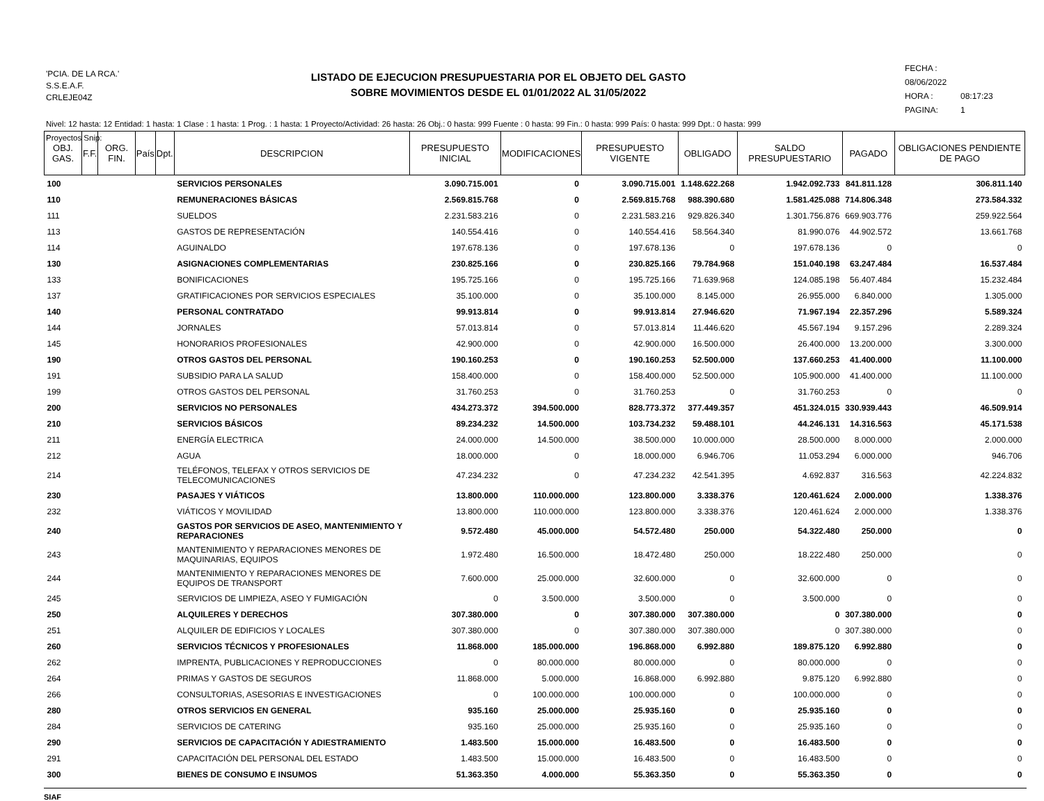'PCIA. DE LA RCA.'
S.S.E.A.F.
CRLEJE04Z
LISTADO DE EJECUCION PRESUPUESTARIA POR EL OBJETO DEL GASTO
SOBRE MOVIMIENTOS DESDE EL 01/01/2022 AL 31/05/2022
FECHA : 08/06/2022
HORA : 08:17:23
PAGINA: 1
Nivel: 12 hasta: 12 Entidad: 1 hasta: 1 Clase : 1 hasta: 1 Prog. : 1 hasta: 1 Proyecto/Actividad: 26 hasta: 26 Obj.: 0 hasta: 999 Fuente : 0 hasta: 99 Fin.: 0 hasta: 999 País: 0 hasta: 999 Dpt.: 0 hasta: 999
Proyectos Snip:
| OBJ. GAS. | F.F. | ORG. FIN. | País | Dpt. | DESCRIPCION | PRESUPUESTO INICIAL | MODIFICACIONES | PRESUPUESTO VIGENTE | OBLIGADO | SALDO PRESUPUESTARIO | PAGADO | OBLIGACIONES PENDIENTE DE PAGO |
| --- | --- | --- | --- | --- | --- | --- | --- | --- | --- | --- | --- | --- |
| 100 | | | | | SERVICIOS PERSONALES | 3.090.715.001 | 0 | 3.090.715.001 | 1.148.622.268 | 1.942.092.733 | 841.811.128 | 306.811.140 |
| 110 | | | | | REMUNERACIONES BÁSICAS | 2.569.815.768 | 0 | 2.569.815.768 | 988.390.680 | 1.581.425.088 | 714.806.348 | 273.584.332 |
| 111 | | | | | SUELDOS | 2.231.583.216 | 0 | 2.231.583.216 | 929.826.340 | 1.301.756.876 | 669.903.776 | 259.922.564 |
| 113 | | | | | GASTOS DE REPRESENTACIÓN | 140.554.416 | 0 | 140.554.416 | 58.564.340 | 81.990.076 | 44.902.572 | 13.661.768 |
| 114 | | | | | AGUINALDO | 197.678.136 | 0 | 197.678.136 | 0 | 197.678.136 | 0 | 0 |
| 130 | | | | | ASIGNACIONES COMPLEMENTARIAS | 230.825.166 | 0 | 230.825.166 | 79.784.968 | 151.040.198 | 63.247.484 | 16.537.484 |
| 133 | | | | | BONIFICACIONES | 195.725.166 | 0 | 195.725.166 | 71.639.968 | 124.085.198 | 56.407.484 | 15.232.484 |
| 137 | | | | | GRATIFICACIONES POR SERVICIOS ESPECIALES | 35.100.000 | 0 | 35.100.000 | 8.145.000 | 26.955.000 | 6.840.000 | 1.305.000 |
| 140 | | | | | PERSONAL CONTRATADO | 99.913.814 | 0 | 99.913.814 | 27.946.620 | 71.967.194 | 22.357.296 | 5.589.324 |
| 144 | | | | | JORNALES | 57.013.814 | 0 | 57.013.814 | 11.446.620 | 45.567.194 | 9.157.296 | 2.289.324 |
| 145 | | | | | HONORARIOS PROFESIONALES | 42.900.000 | 0 | 42.900.000 | 16.500.000 | 26.400.000 | 13.200.000 | 3.300.000 |
| 190 | | | | | OTROS GASTOS DEL PERSONAL | 190.160.253 | 0 | 190.160.253 | 52.500.000 | 137.660.253 | 41.400.000 | 11.100.000 |
| 191 | | | | | SUBSIDIO PARA LA SALUD | 158.400.000 | 0 | 158.400.000 | 52.500.000 | 105.900.000 | 41.400.000 | 11.100.000 |
| 199 | | | | | OTROS GASTOS DEL PERSONAL | 31.760.253 | 0 | 31.760.253 | 0 | 31.760.253 | 0 | 0 |
| 200 | | | | | SERVICIOS NO PERSONALES | 434.273.372 | 394.500.000 | 828.773.372 | 377.449.357 | 451.324.015 | 330.939.443 | 46.509.914 |
| 210 | | | | | SERVICIOS BÁSICOS | 89.234.232 | 14.500.000 | 103.734.232 | 59.488.101 | 44.246.131 | 14.316.563 | 45.171.538 |
| 211 | | | | | ENERGÍA ELECTRICA | 24.000.000 | 14.500.000 | 38.500.000 | 10.000.000 | 28.500.000 | 8.000.000 | 2.000.000 |
| 212 | | | | | AGUA | 18.000.000 | 0 | 18.000.000 | 6.946.706 | 11.053.294 | 6.000.000 | 946.706 |
| 214 | | | | | TELÉFONOS, TELEFAX Y OTROS SERVICIOS DE TELECOMUNICACIONES | 47.234.232 | 0 | 47.234.232 | 42.541.395 | 4.692.837 | 316.563 | 42.224.832 |
| 230 | | | | | PASAJES Y VIÁTICOS | 13.800.000 | 110.000.000 | 123.800.000 | 3.338.376 | 120.461.624 | 2.000.000 | 1.338.376 |
| 232 | | | | | VIÁTICOS Y MOVILIDAD | 13.800.000 | 110.000.000 | 123.800.000 | 3.338.376 | 120.461.624 | 2.000.000 | 1.338.376 |
| 240 | | | | | GASTOS POR SERVICIOS DE ASEO, MANTENIMIENTO Y REPARACIONES | 9.572.480 | 45.000.000 | 54.572.480 | 250.000 | 54.322.480 | 250.000 | 0 |
| 243 | | | | | MANTENIMIENTO Y REPARACIONES MENORES DE MAQUINARIAS, EQUIPOS | 1.972.480 | 16.500.000 | 18.472.480 | 250.000 | 18.222.480 | 250.000 | 0 |
| 244 | | | | | MANTENIMIENTO Y REPARACIONES MENORES DE EQUIPOS DE TRANSPORT | 7.600.000 | 25.000.000 | 32.600.000 | 0 | 32.600.000 | 0 | 0 |
| 245 | | | | | SERVICIOS DE LIMPIEZA, ASEO Y FUMIGACIÓN | 0 | 3.500.000 | 3.500.000 | 0 | 3.500.000 | 0 | 0 |
| 250 | | | | | ALQUILERES Y DERECHOS | 307.380.000 | 0 | 307.380.000 | 307.380.000 | 0 | 307.380.000 | 0 |
| 251 | | | | | ALQUILER DE EDIFICIOS Y LOCALES | 307.380.000 | 0 | 307.380.000 | 307.380.000 | 0 | 307.380.000 | 0 |
| 260 | | | | | SERVICIOS TÉCNICOS Y PROFESIONALES | 11.868.000 | 185.000.000 | 196.868.000 | 6.992.880 | 189.875.120 | 6.992.880 | 0 |
| 262 | | | | | IMPRENTA, PUBLICACIONES Y REPRODUCCIONES | 0 | 80.000.000 | 80.000.000 | 0 | 80.000.000 | 0 | 0 |
| 264 | | | | | PRIMAS Y GASTOS DE SEGUROS | 11.868.000 | 5.000.000 | 16.868.000 | 6.992.880 | 9.875.120 | 6.992.880 | 0 |
| 266 | | | | | CONSULTORIAS, ASESORIAS E INVESTIGACIONES | 0 | 100.000.000 | 100.000.000 | 0 | 100.000.000 | 0 | 0 |
| 280 | | | | | OTROS SERVICIOS EN GENERAL | 935.160 | 25.000.000 | 25.935.160 | 0 | 25.935.160 | 0 | 0 |
| 284 | | | | | SERVICIOS DE CATERING | 935.160 | 25.000.000 | 25.935.160 | 0 | 25.935.160 | 0 | 0 |
| 290 | | | | | SERVICIOS DE CAPACITACIÓN Y ADIESTRAMIENTO | 1.483.500 | 15.000.000 | 16.483.500 | 0 | 16.483.500 | 0 | 0 |
| 291 | | | | | CAPACITACIÓN DEL PERSONAL DEL ESTADO | 1.483.500 | 15.000.000 | 16.483.500 | 0 | 16.483.500 | 0 | 0 |
| 300 | | | | | BIENES DE CONSUMO E INSUMOS | 51.363.350 | 4.000.000 | 55.363.350 | 0 | 55.363.350 | 0 | 0 |
SIAF